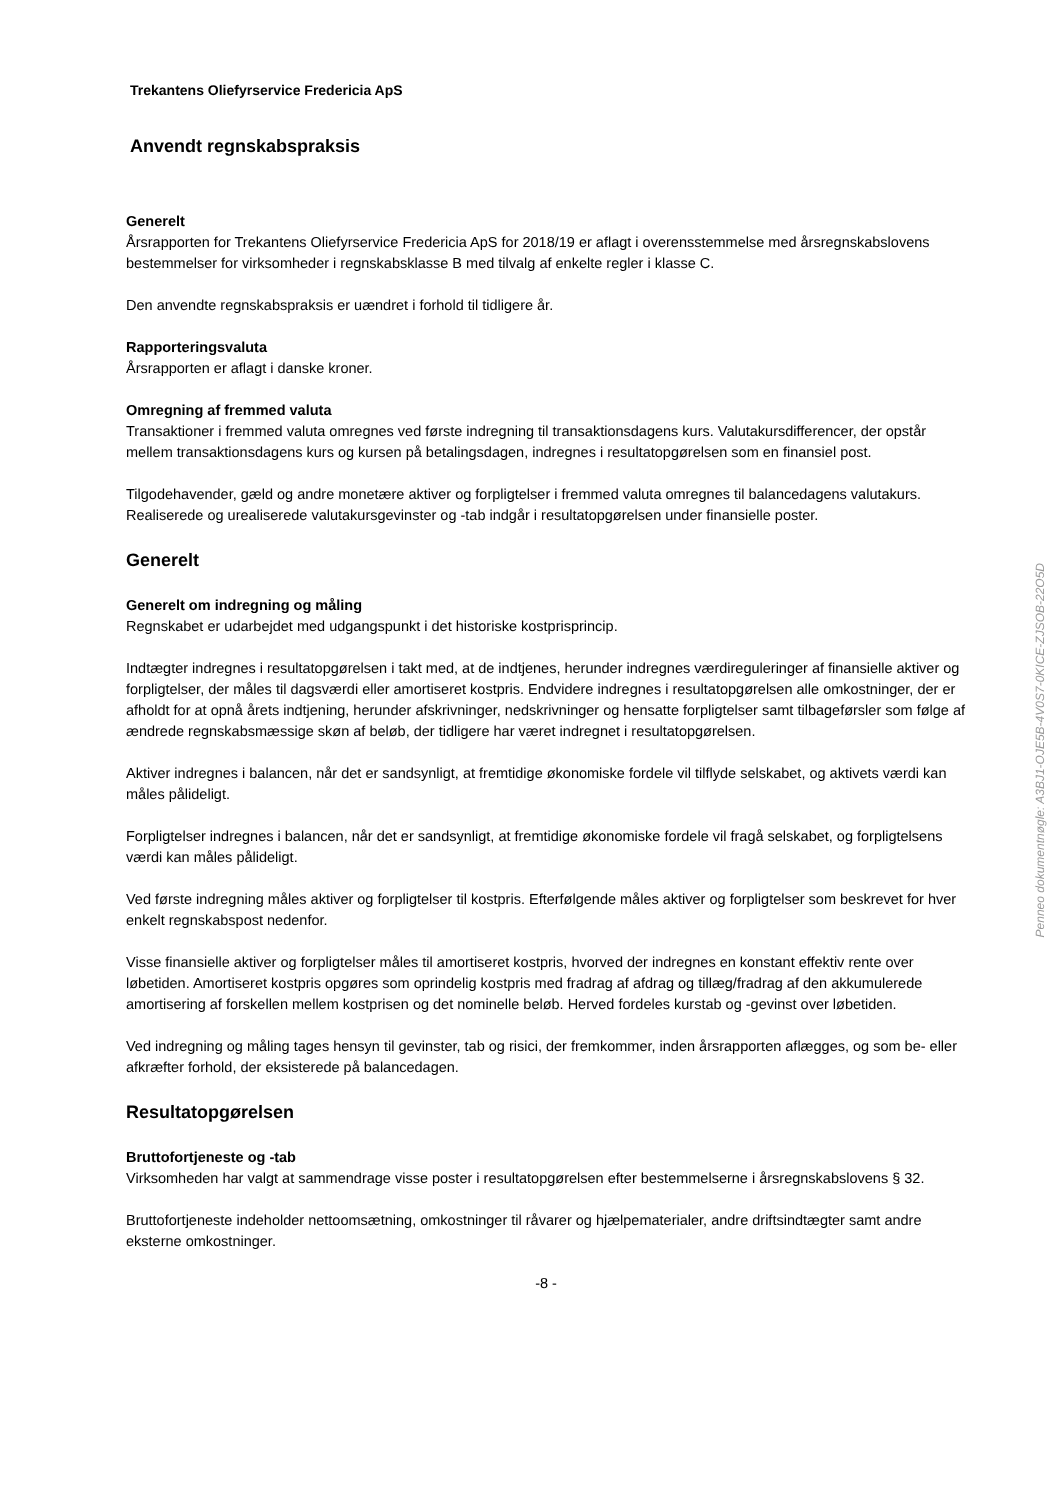Trekantens Oliefyrservice Fredericia ApS
Anvendt regnskabspraksis
Generelt
Årsrapporten for Trekantens Oliefyrservice Fredericia ApS for 2018/19 er aflagt i overensstemmelse med årsregnskabslovens bestemmelser for virksomheder i regnskabsklasse B med tilvalg af enkelte regler i klasse C.
Den anvendte regnskabspraksis er uændret i forhold til tidligere år.
Rapporteringsvaluta
Årsrapporten er aflagt i danske kroner.
Omregning af fremmed valuta
Transaktioner i fremmed valuta omregnes ved første indregning til transaktionsdagens kurs. Valutakursdifferencer, der opstår mellem transaktionsdagens kurs og kursen på betalingsdagen, indregnes i resultatopgørelsen som en finansiel post.
Tilgodehavender, gæld og andre monetære aktiver og forpligtelser i fremmed valuta omregnes til balancedagens valutakurs. Realiserede og urealiserede valutakursgevinster og -tab indgår i resultatopgørelsen under finansielle poster.
Generelt
Generelt om indregning og måling
Regnskabet er udarbejdet med udgangspunkt i det historiske kostprisprincip.
Indtægter indregnes i resultatopgørelsen i takt med, at de indtjenes, herunder indregnes værdireguleringer af finansielle aktiver og forpligtelser, der måles til dagsværdi eller amortiseret kostpris. Endvidere indregnes i resultatopgørelsen alle omkostninger, der er afholdt for at opnå årets indtjening, herunder afskrivninger, nedskrivninger og hensatte forpligtelser samt tilbageførsler som følge af ændrede regnskabsmæssige skøn af beløb, der tidligere har været indregnet i resultatopgørelsen.
Aktiver indregnes i balancen, når det er sandsynligt, at fremtidige økonomiske fordele vil tilflyde selskabet, og aktivets værdi kan måles pålideligt.
Forpligtelser indregnes i balancen, når det er sandsynligt, at fremtidige økonomiske fordele vil fragå selskabet, og forpligtelsens værdi kan måles pålideligt.
Ved første indregning måles aktiver og forpligtelser til kostpris. Efterfølgende måles aktiver og forpligtelser som beskrevet for hver enkelt regnskabspost nedenfor.
Visse finansielle aktiver og forpligtelser måles til amortiseret kostpris, hvorved der indregnes en konstant effektiv rente over løbetiden. Amortiseret kostpris opgøres som oprindelig kostpris med fradrag af afdrag og tillæg/fradrag af den akkumulerede amortisering af forskellen mellem kostprisen og det nominelle beløb. Herved fordeles kurstab og -gevinst over løbetiden.
Ved indregning og måling tages hensyn til gevinster, tab og risici, der fremkommer, inden årsrapporten aflægges, og som be- eller afkræfter forhold, der eksisterede på balancedagen.
Resultatopgørelsen
Bruttofortjeneste og -tab
Virksomheden har valgt at sammendrage visse poster i resultatopgørelsen efter bestemmelserne i årsregnskabslovens § 32.
Bruttofortjeneste indeholder nettoomsætning, omkostninger til råvarer og hjælpematerialer, andre driftsindtægter samt andre eksterne omkostninger.
-8 -
Penneo dokumentnøgle: A3BJ1-OJE5B-4V0S7-0KICE-ZJSOB-22O5D